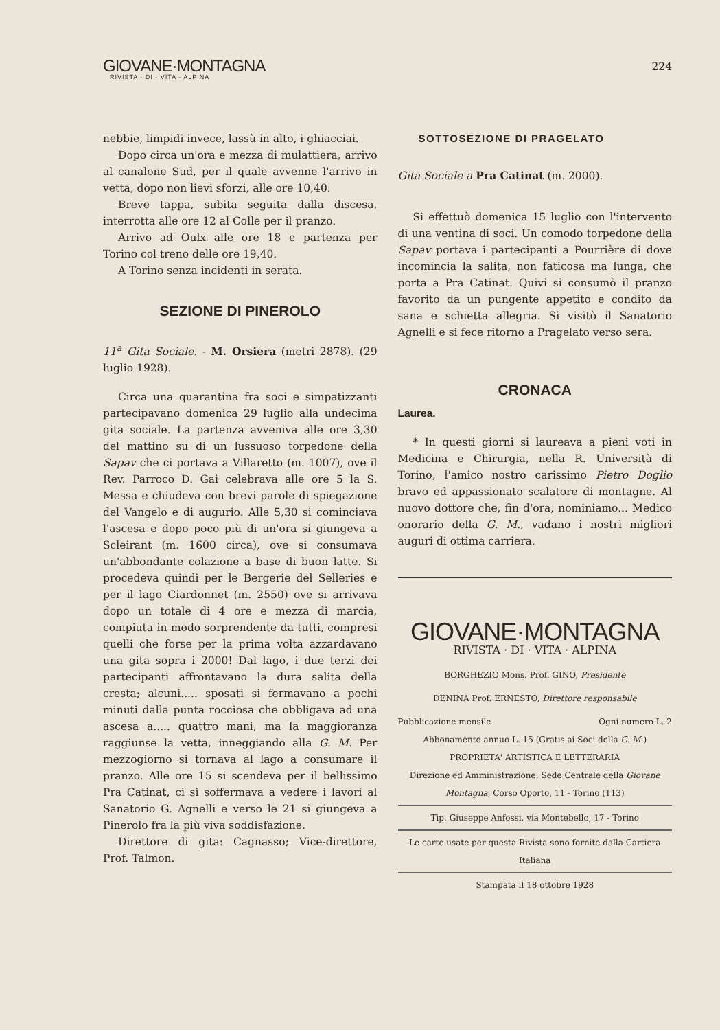GIOVANE·MONTAGNA
RIVISTA · DI · VITA · ALPINA
224
nebbie, limpidi invece, lassù in alto, i ghiacciai.
Dopo circa un'ora e mezza di mulattiera, arrivo al canalone Sud, per il quale avvenne l'arrivo in vetta, dopo non lievi sforzi, alle ore 10,40.
Breve tappa, subita seguita dalla discesa, interrotta alle ore 12 al Colle per il pranzo.
Arrivo ad Oulx alle ore 18 e partenza per Torino col treno delle ore 19,40.
A Torino senza incidenti in serata.
SEZIONE DI PINEROLO
11<sup>a</sup> Gita Sociale. - M. Orsiera (metri 2878). (29 luglio 1928).
Circa una quarantina fra soci e simpatizzanti partecipavano domenica 29 luglio alla undecima gita sociale. La partenza avveniva alle ore 3,30 del mattino su di un lussuoso torpedone della Sapav che ci portava a Villaretto (m. 1007), ove il Rev. Parroco D. Gai celebrava alle ore 5 la S. Messa e chiudeva con brevi parole di spiegazione del Vangelo e di augurio. Alle 5,30 si cominciava l'ascesa e dopo poco più di un'ora si giungeva a Scleirant (m. 1600 circa), ove si consumava un'abbondante colazione a base di buon latte. Si procedeva quindi per le Bergerie del Selleries e per il lago Ciardonnet (m. 2550) ove si arrivava dopo un totale di 4 ore e mezza di marcia, compiuta in modo sorprendente da tutti, compresi quelli che forse per la prima volta azzardavano una gita sopra i 2000! Dal lago, i due terzi dei partecipanti affrontavano la dura salita della cresta; alcuni..... sposati si fermavano a pochi minuti dalla punta rocciosa che obbligava ad una ascesa a..... quattro mani, ma la maggioranza raggiunse la vetta, inneggiando alla G. M. Per mezzogiorno si tornava al lago a consumare il pranzo. Alle ore 15 si scendeva per il bellissimo Pra Catinat, ci si soffermava a vedere i lavori al Sanatorio G. Agnelli e verso le 21 si giungeva a Pinerolo fra la più viva soddisfazione.
Direttore di gita: Cagnasso; Vice-direttore, Prof. Talmon.
SOTTOSEZIONE DI PRAGELATO
Gita Sociale a Pra Catinat (m. 2000).
Si effettuò domenica 15 luglio con l'intervento di una ventina di soci. Un comodo torpedone della Sapav portava i partecipanti a Pourrière di dove incomincia la salita, non faticosa ma lunga, che porta a Pra Catinat. Quivi si consumò il pranzo favorito da un pungente appetito e condito da sana e schietta allegria. Si visitò il Sanatorio Agnelli e si fece ritorno a Pragelato verso sera.
CRONACA
Laurea.
* In questi giorni si laureava a pieni voti in Medicina e Chirurgia, nella R. Università di Torino, l'amico nostro carissimo Pietro Doglio bravo ed appassionato scalatore di montagne. Al nuovo dottore che, fin d'ora, nominiamo... Medico onorario della G. M., vadano i nostri migliori auguri di ottima carriera.
GIOVANE·MONTAGNA
RIVISTA · DI · VITA · ALPINA
BORGHEZIO Mons. Prof. GINO, Presidente
DENINA Prof. ERNESTO, Direttore responsabile
Pubblicazione mensile Ogni numero L. 2
Abbonamento annuo L. 15 (Gratis ai Soci della G. M.)
PROPRIETA' ARTISTICA E LETTERARIA
Direzione ed Amministrazione: Sede Centrale della Giovane Montagna, Corso Oporto, 11 - Torino (113)
Tip. Giuseppe Anfossi, via Montebello, 17 - Torino
Le carte usate per questa Rivista sono fornite dalla Cartiera Italiana
Stampata il 18 ottobre 1928